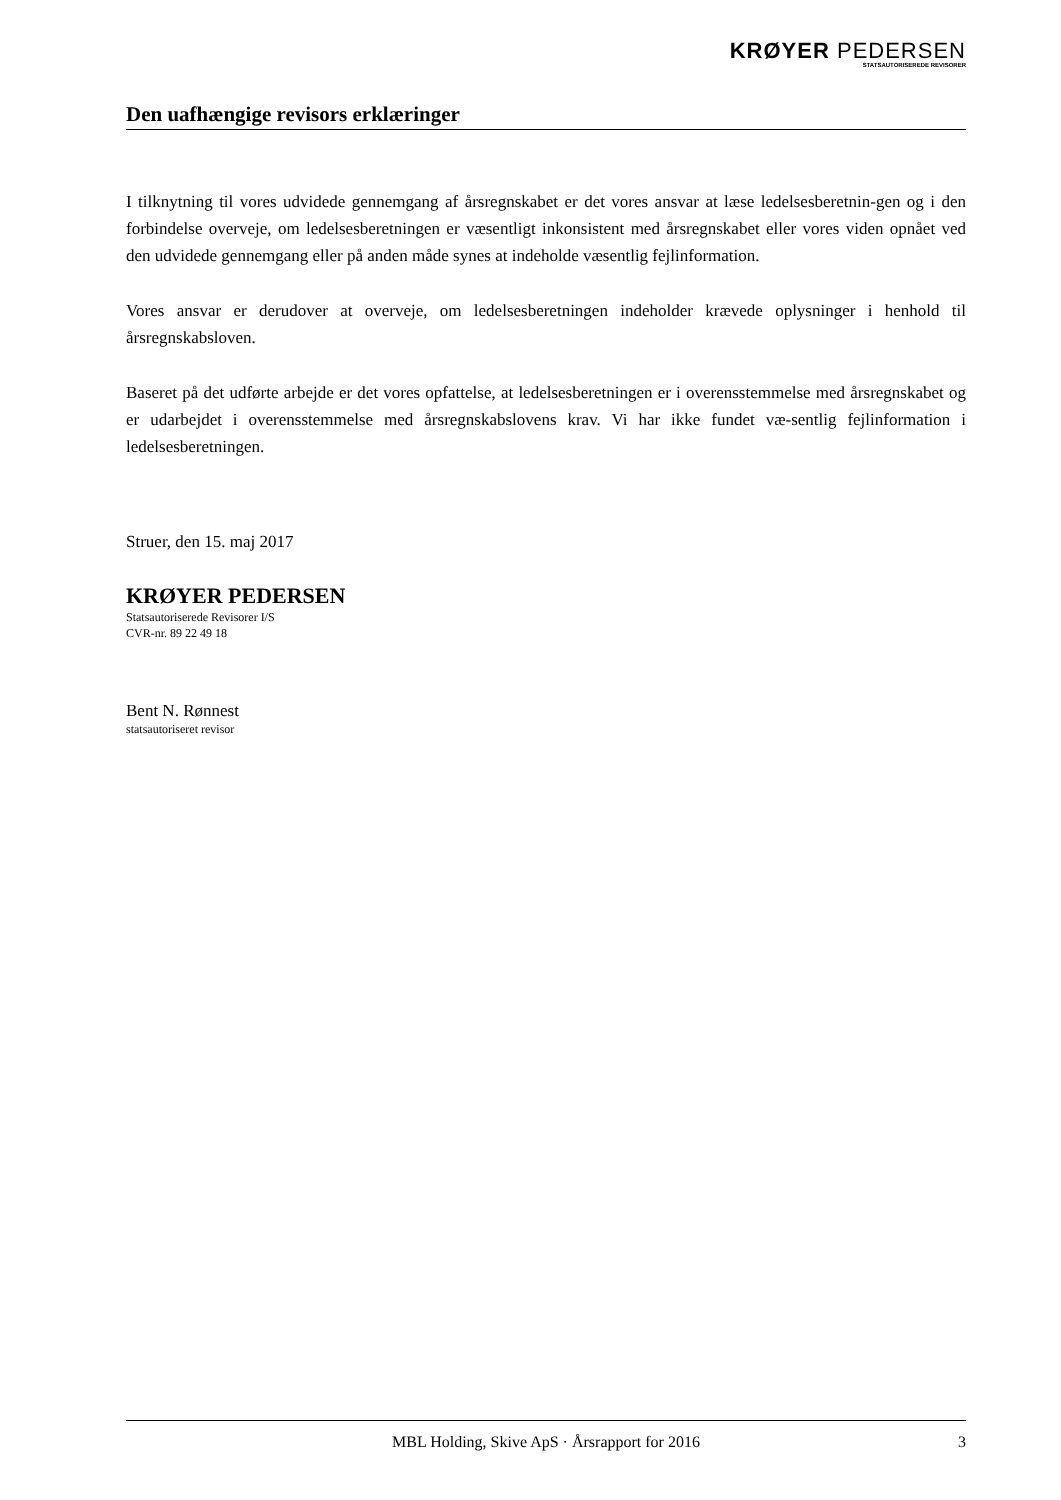KRØYER PEDERSEN
STATSAUTORISEREDE REVISORER
Den uafhængige revisors erklæringer
I tilknytning til vores udvidede gennemgang af årsregnskabet er det vores ansvar at læse ledelsesberetnin-gen og i den forbindelse overveje, om ledelsesberetningen er væsentligt inkonsistent med årsregnskabet eller vores viden opnået ved den udvidede gennemgang eller på anden måde synes at indeholde væsentlig fejlinformation.
Vores ansvar er derudover at overveje, om ledelsesberetningen indeholder krævede oplysninger i henhold til årsregnskabsloven.
Baseret på det udførte arbejde er det vores opfattelse, at ledelsesberetningen er i overensstemmelse med årsregnskabet og er udarbejdet i overensstemmelse med årsregnskabslovens krav. Vi har ikke fundet væ-sentlig fejlinformation i ledelsesberetningen.
Struer, den 15. maj 2017
KRØYER PEDERSEN
Statsautoriserede Revisorer I/S
CVR-nr. 89 22 49 18
Bent N. Rønnest
statsautoriseret revisor
MBL Holding, Skive ApS · Årsrapport for 2016 3